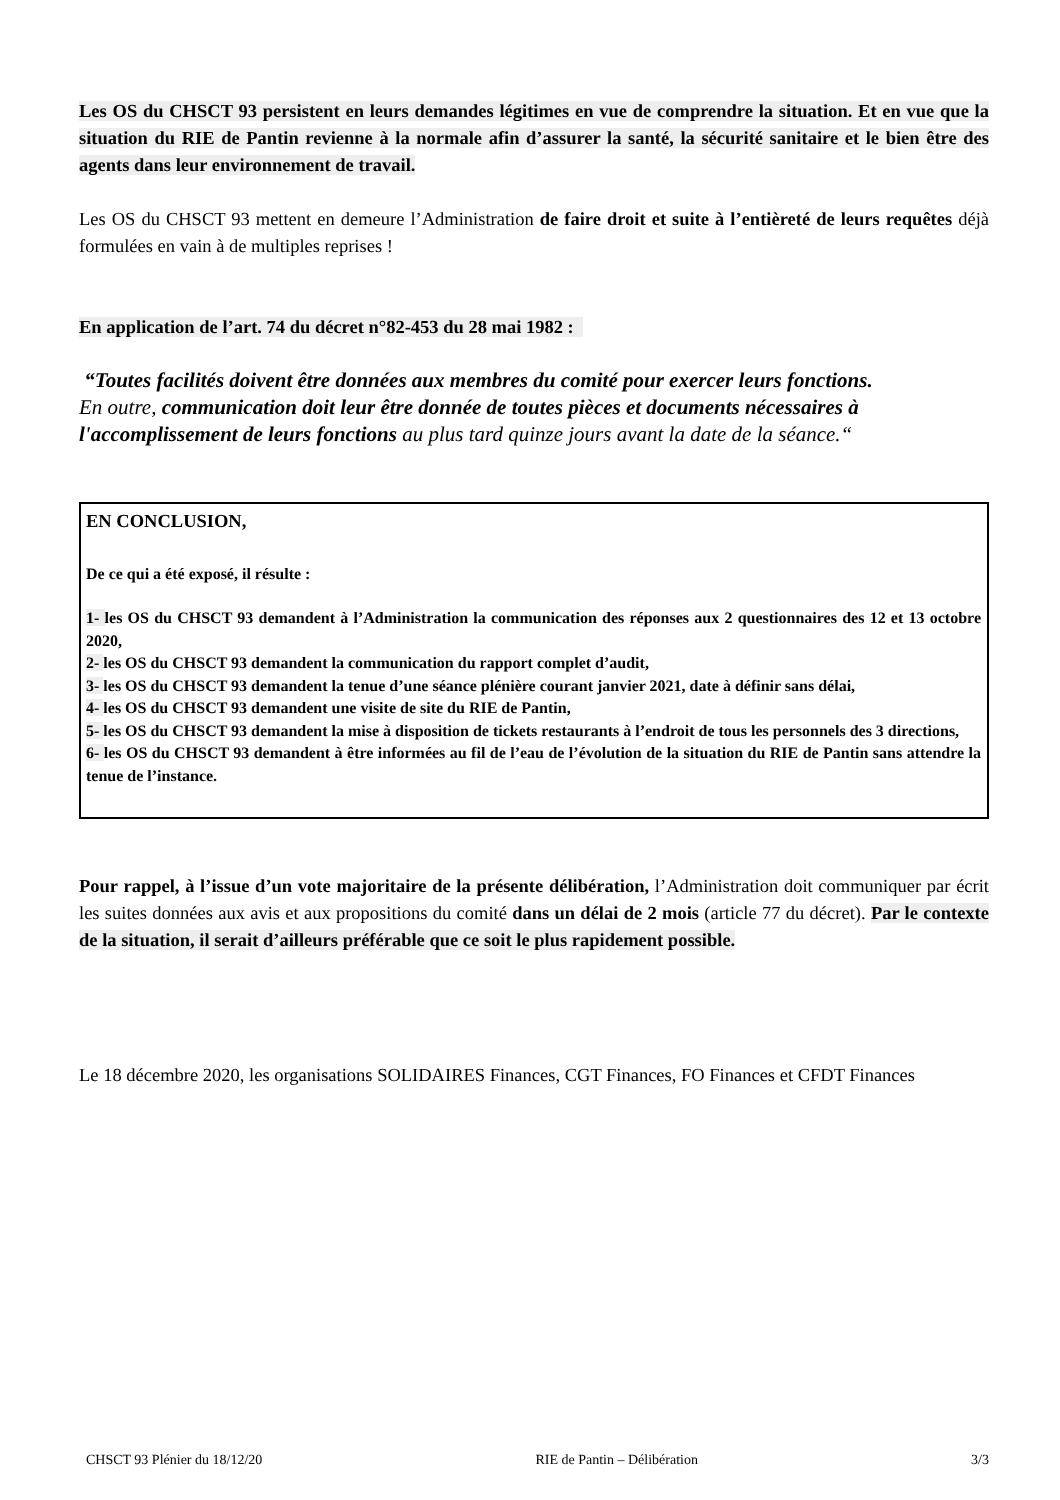Les OS du CHSCT 93 persistent en leurs demandes légitimes en vue de comprendre la situation. Et en vue que la situation du RIE de Pantin revienne à la normale afin d’assurer la santé, la sécurité sanitaire et le bien être des agents dans leur environnement de travail.
Les OS du CHSCT 93 mettent en demeure l’Administration de faire droit et suite à l’entièreté de leurs requêtes déjà formulées en vain à de multiples reprises !
En application de l’art. 74 du décret n°82-453 du 28 mai 1982 :
“Toutes facilités doivent être données aux membres du comité pour exercer leurs fonctions.
En outre, communication doit leur être donnée de toutes pièces et documents nécessaires à l'accomplissement de leurs fonctions au plus tard quinze jours avant la date de la séance.“
EN CONCLUSION,
De ce qui a été exposé, il résulte :
1- les OS du CHSCT 93 demandent à l’Administration la communication des réponses aux 2 questionnaires des 12 et 13 octobre 2020,
2- les OS du CHSCT 93 demandent la communication du rapport complet d’audit,
3- les OS du CHSCT 93 demandent la tenue d’une séance plénière courant janvier 2021, date à définir sans délai,
4- les OS du CHSCT 93 demandent une visite de site du RIE de Pantin,
5- les OS du CHSCT 93 demandent la mise à disposition de tickets restaurants à l’endroit de tous les personnels des 3 directions,
6- les OS du CHSCT 93 demandent à être informées au fil de l’eau de l’évolution de la situation du RIE de Pantin sans attendre la tenue de l’instance.
Pour rappel, à l’issue d’un vote majoritaire de la présente délibération, l’Administration doit communiquer par écrit les suites données aux avis et aux propositions du comité dans un délai de 2 mois (article 77 du décret). Par le contexte de la situation, il serait d’ailleurs préférable que ce soit le plus rapidement possible.
Le 18 décembre 2020, les organisations SOLIDAIRES Finances, CGT Finances, FO Finances et CFDT Finances
CHSCT 93 Plénier du 18/12/20 RIE de Pantin – Délibération 3/3